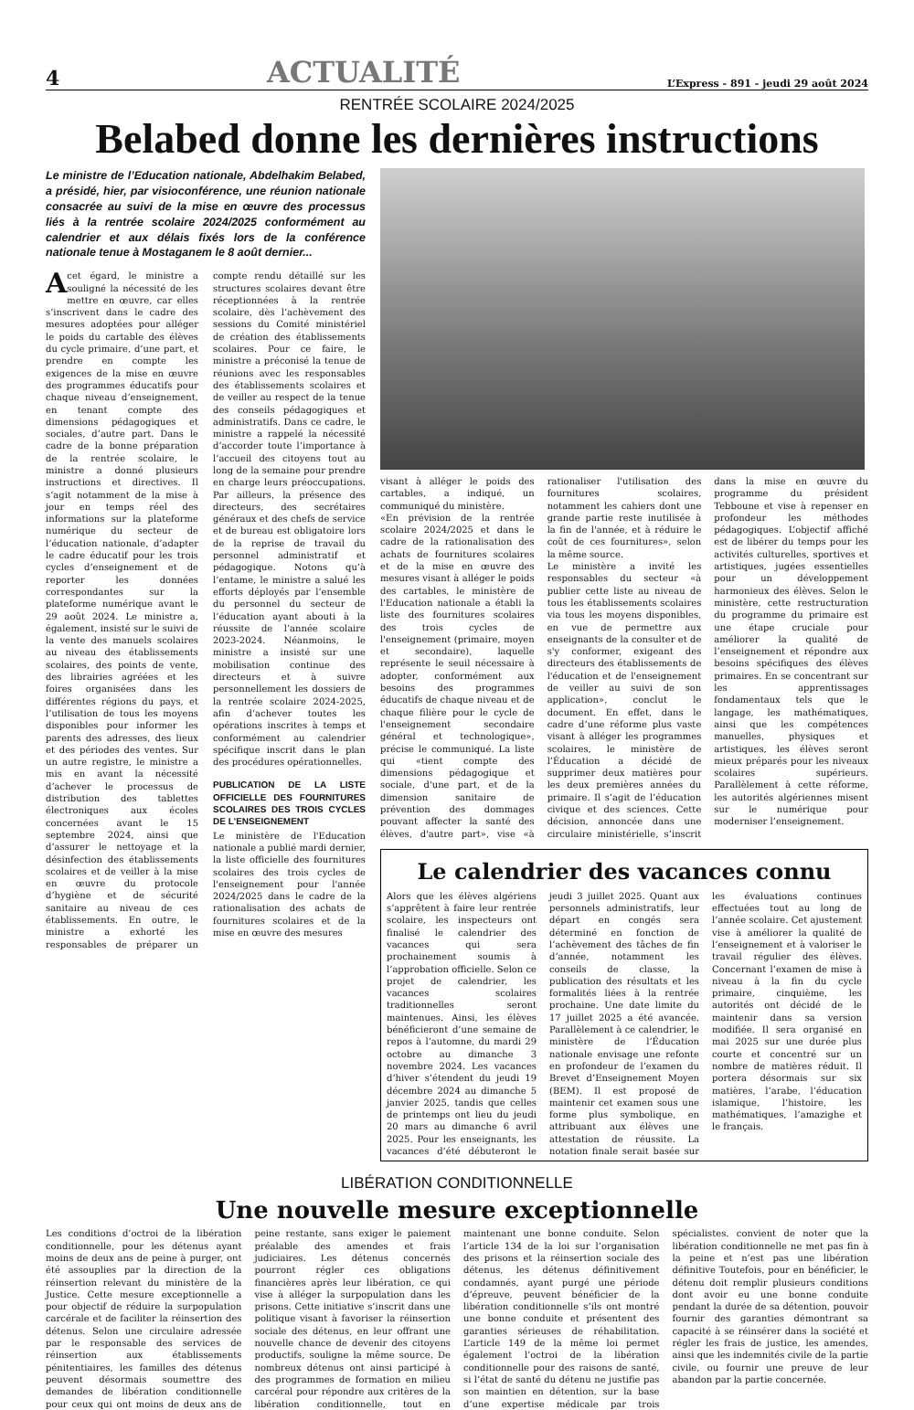4 ACTUALITÉ L’Express - 891 - jeudi 29 août 2024
RENTRÉE SCOLAIRE 2024/2025
Belabed donne les dernières instructions
Le ministre de l’Education nationale, Abdelhakim Belabed, a présidé, hier, par visioconférence, une réunion nationale consacrée au suivi de la mise en œuvre des processus liés à la rentrée scolaire 2024/2025 conformément au calendrier et aux délais fixés lors de la conférence nationale tenue à Mostaganem le 8 août dernier...
A cet égard, le ministre a souligné la nécessité de les mettre en œuvre, car elles s’inscrivent dans le cadre des mesures adoptées pour alléger le poids du cartable des élèves du cycle primaire, d’une part, et prendre en compte les exigences de la mise en œuvre des programmes éducatifs pour chaque niveau d’enseignement, en tenant compte des dimensions pédagogiques et sociales, d’autre part. Dans le cadre de la bonne préparation de la rentrée scolaire, le ministre a donné plusieurs instructions et directives. Il s’agit notamment de la mise à jour en temps réel des informations sur la plateforme numérique du secteur de l’éducation nationale, d’adapter le cadre éducatif pour les trois cycles d’enseignement et de reporter les données correspondantes sur la plateforme numérique avant le 29 août 2024. Le ministre a, également, insisté sur le suivi de la vente des manuels scolaires au niveau des établissements scolaires, des points de vente, des librairies agréées et les foires organisées dans les différentes régions du pays, et l’utilisation de tous les moyens disponibles pour informer les parents des adresses, des lieux et des périodes des ventes. Sur un autre registre, le ministre a mis en avant la nécessité d’achever le processus de distribution des tablettes électroniques aux écoles concernées avant le 15 septembre 2024, ainsi que d’assurer le nettoyage et la désinfection des établissements scolaires et de veiller à la mise en œuvre du protocole d’hygiène et de sécurité sanitaire au niveau de ces établissements. En outre, le ministre a exhorté les responsables de préparer un compte rendu détaillé sur les structures scolaires devant être réceptionnées à la rentrée scolaire, dès l’achèvement des sessions du Comité ministériel de création des établissements scolaires. Pour ce faire, le ministre a préconisé la tenue de réunions avec les responsables des établissements scolaires et de veiller au respect de la tenue des conseils pédagogiques et administratifs. Dans ce cadre, le ministre a rappelé la nécessité d’accorder toute l’importance à l’accueil des citoyens tout au long de la semaine pour prendre en charge leurs préoccupations. Par ailleurs, la présence des directeurs, des secrétaires généraux et des chefs de service et de bureau est obligatoire lors de la reprise de travail du personnel administratif et pédagogique. Notons qu’à l’entame, le ministre a salué les efforts déployés par l’ensemble du personnel du secteur de l’éducation ayant abouti à la réussite de l’année scolaire 2023-2024. Néanmoins, le ministre a insisté sur une mobilisation continue des directeurs et à suivre personnellement les dossiers de la rentrée scolaire 2024-2025, afin d’achever toutes les opérations inscrites à temps et conformément au calendrier spécifique inscrit dans le plan des procédures opérationnelles.
PUBLICATION DE LA LISTE OFFICIELLE DES FOURNITURES SCOLAIRES DES TROIS CYCLES DE L'ENSEIGNEMENT
Le ministère de l'Education nationale a publié mardi dernier, la liste officielle des fournitures scolaires des trois cycles de l'enseignement pour l'année 2024/2025 dans le cadre de la rationalisation des achats de fournitures scolaires et de la mise en œuvre des mesures
visant à alléger le poids des cartables, a indiqué, un communiqué du ministère.
«En prévision de la rentrée scolaire 2024/2025 et dans le cadre de la rationalisation des achats de fournitures scolaires et de la mise en œuvre des mesures visant à alléger le poids des cartables, le ministère de l'Education nationale a établi la liste des fournitures scolaires des trois cycles de l'enseignement (primaire, moyen et secondaire), laquelle représente le seuil nécessaire à adopter, conformément aux besoins des programmes éducatifs de chaque niveau et de chaque filière pour le cycle de l'enseignement secondaire général et technologique», précise le communiqué. La liste qui «tient compte des dimensions pédagogique et sociale, d'une part, et de la dimension sanitaire de prévention des dommages pouvant affecter la santé des élèves, d'autre part», vise «à rationaliser l'utilisation des fournitures scolaires, notamment les cahiers dont une grande partie reste inutilisée à la fin de l'année, et à réduire le coût de ces fournitures», selon la même source.
Le ministère a invité les responsables du secteur «à publier cette liste au niveau de tous les établissements scolaires via tous les moyens disponibles, en vue de permettre aux enseignants de la consulter et de s'y conformer, exigeant des directeurs des établissements de l'éducation et de l'enseignement de veiller au suivi de son application», conclut le document. En effet, dans le cadre d’une réforme plus vaste visant à alléger les programmes scolaires, le ministère de l’Éducation a décidé de supprimer deux matières pour les deux premières années du primaire. Il s’agit de l’éducation civique et des sciences. Cette décision, annoncée dans une circulaire ministérielle, s’inscrit dans la mise en œuvre du programme du président Tebboune et vise à repenser en profondeur les méthodes pédagogiques. L’objectif affiché est de libérer du temps pour les activités culturelles, sportives et artistiques, jugées essentielles pour un développement harmonieux des élèves. Selon le ministère, cette restructuration du programme du primaire est une étape cruciale pour améliorer la qualité de l’enseignement et répondre aux besoins spécifiques des élèves primaires. En se concentrant sur les apprentissages fondamentaux tels que le langage, les mathématiques, ainsi que les compétences manuelles, physiques et artistiques, les élèves seront mieux préparés pour les niveaux scolaires supérieurs. Parallèlement à cette réforme, les autorités algériennes misent sur le numérique pour moderniser l’enseignement.
Le calendrier des vacances connu
Alors que les élèves algériens s’apprêtent à faire leur rentrée scolaire, les inspecteurs ont finalisé le calendrier des vacances qui sera prochainement soumis à l’approbation officielle. Selon ce projet de calendrier, les vacances scolaires traditionnelles seront maintenues. Ainsi, les élèves bénéficieront d’une semaine de repos à l’automne, du mardi 29 octobre au dimanche 3 novembre 2024. Les vacances d’hiver s’étendent du jeudi 19 décembre 2024 au dimanche 5 janvier 2025, tandis que celles de printemps ont lieu du jeudi 20 mars au dimanche 6 avril 2025. Pour les enseignants, les vacances d’été débuteront le jeudi 3 juillet 2025. Quant aux personnels administratifs, leur départ en congés sera déterminé en fonction de l’achèvement des tâches de fin d’année, notamment les conseils de classe, la publication des résultats et les formalités liées à la rentrée prochaine. Une date limite du 17 juillet 2025 a été avancée. Parallèlement à ce calendrier, le ministère de l’Éducation nationale envisage une refonte en profondeur de l’examen du Brevet d’Enseignement Moyen (BEM). Il est proposé de maintenir cet examen sous une forme plus symbolique, en attribuant aux élèves une attestation de réussite. La notation finale serait basée sur les évaluations continues effectuées tout au long de l’année scolaire. Cet ajustement vise à améliorer la qualité de l’enseignement et à valoriser le travail régulier des élèves. Concernant l’examen de mise à niveau à la fin du cycle primaire, cinquième, les autorités ont décidé de le maintenir dans sa version modifiée. Il sera organisé en mai 2025 sur une durée plus courte et concentré sur un nombre de matières réduit. Il portera désormais sur six matières, l’arabe, l’éducation islamique, l’histoire, les mathématiques, l’amazighe et le français.
LIBÉRATION CONDITIONNELLE
Une nouvelle mesure exceptionnelle
Les conditions d’octroi de la libération conditionnelle, pour les détenus ayant moins de deux ans de peine à purger, ont été assouplies par la direction de la réinsertion relevant du ministère de la Justice. Cette mesure exceptionnelle a pour objectif de réduire la surpopulation carcérale et de faciliter la réinsertion des détenus. Selon une circulaire adressée par le responsable des services de réinsertion aux établissements pénitentiaires, les familles des détenus peuvent désormais soumettre des demandes de libération conditionnelle pour ceux qui ont moins de deux ans de peine restante, sans exiger le paiement préalable des amendes et frais judiciaires. Les détenus concernés pourront régler ces obligations financières après leur libération, ce qui vise à alléger la surpopulation dans les prisons. Cette initiative s’inscrit dans une politique visant à favoriser la réinsertion sociale des détenus, en leur offrant une nouvelle chance de devenir des citoyens productifs, souligne la même source. De nombreux détenus ont ainsi participé à des programmes de formation en milieu carcéral pour répondre aux critères de la libération conditionnelle, tout en maintenant une bonne conduite. Selon l’article 134 de la loi sur l’organisation des prisons et la réinsertion sociale des détenus, les détenus définitivement condamnés, ayant purgé une période d’épreuve, peuvent bénéficier de la libération conditionnelle s’ils ont montré une bonne conduite et présentent des garanties sérieuses de réhabilitation. L’article 149 de la même loi permet également l’octroi de la libération conditionnelle pour des raisons de santé, si l’état de santé du détenu ne justifie pas son maintien en détention, sur la base d’une expertise médicale par trois spécialistes. convient de noter que la libération conditionnelle ne met pas fin à la peine et n’est pas une libération définitive Toutefois, pour en bénéficier, le détenu doit remplir plusieurs conditions dont avoir eu une bonne conduite pendant la durée de sa détention, pouvoir fournir des garanties démontrant sa capacité à se réinsérer dans la société et régler les frais de justice, les amendes, ainsi que les indemnités civile de la partie civile, ou fournir une preuve de leur abandon par la partie concernée.